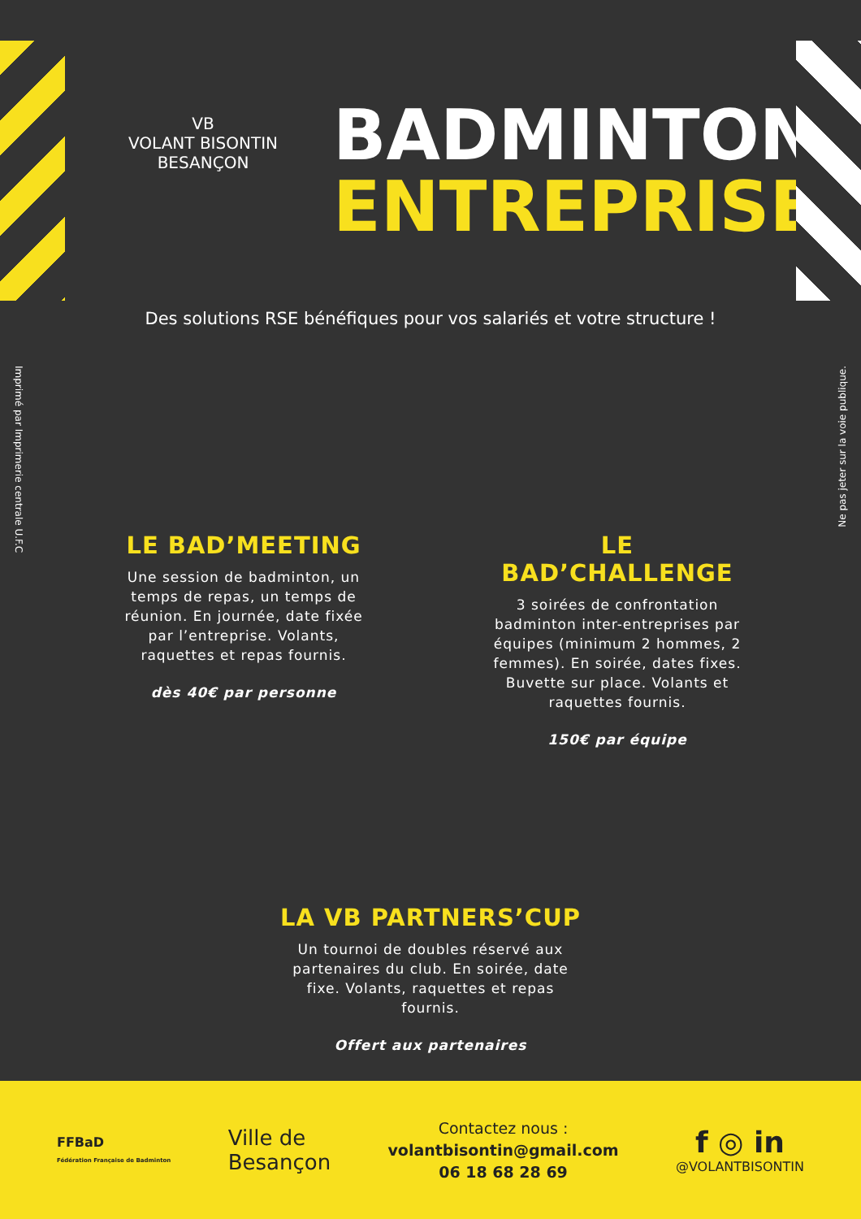VB
VOLANT BISONTIN
BESANÇON
BADMINTON
ENTREPRISE
Des solutions RSE bénéfiques pour vos salariés et votre structure !
Imprimé par Imprimerie centrale U.F.C
Ne pas jeter sur la voie publique.
LE BAD’MEETING
Une session de badminton, un temps de repas, un temps de réunion. En journée, date fixée par l’entreprise. Volants, raquettes et repas fournis.
dès 40€ par personne
LE BAD’CHALLENGE
3 soirées de confrontation badminton inter-entreprises par équipes (minimum 2 hommes, 2 femmes). En soirée, dates fixes. Buvette sur place. Volants et raquettes fournis.
150€ par équipe
LA VB PARTNERS’CUP
Un tournoi de doubles réservé aux partenaires du club. En soirée, date fixe. Volants, raquettes et repas fournis.
Offert aux partenaires
FFBaD
Fédération Française de Badminton
Ville de
Besançon
Contactez nous :
volantbisontin@gmail.com
06 18 68 28 69
f ◎ in
@VOLANTBISONTIN